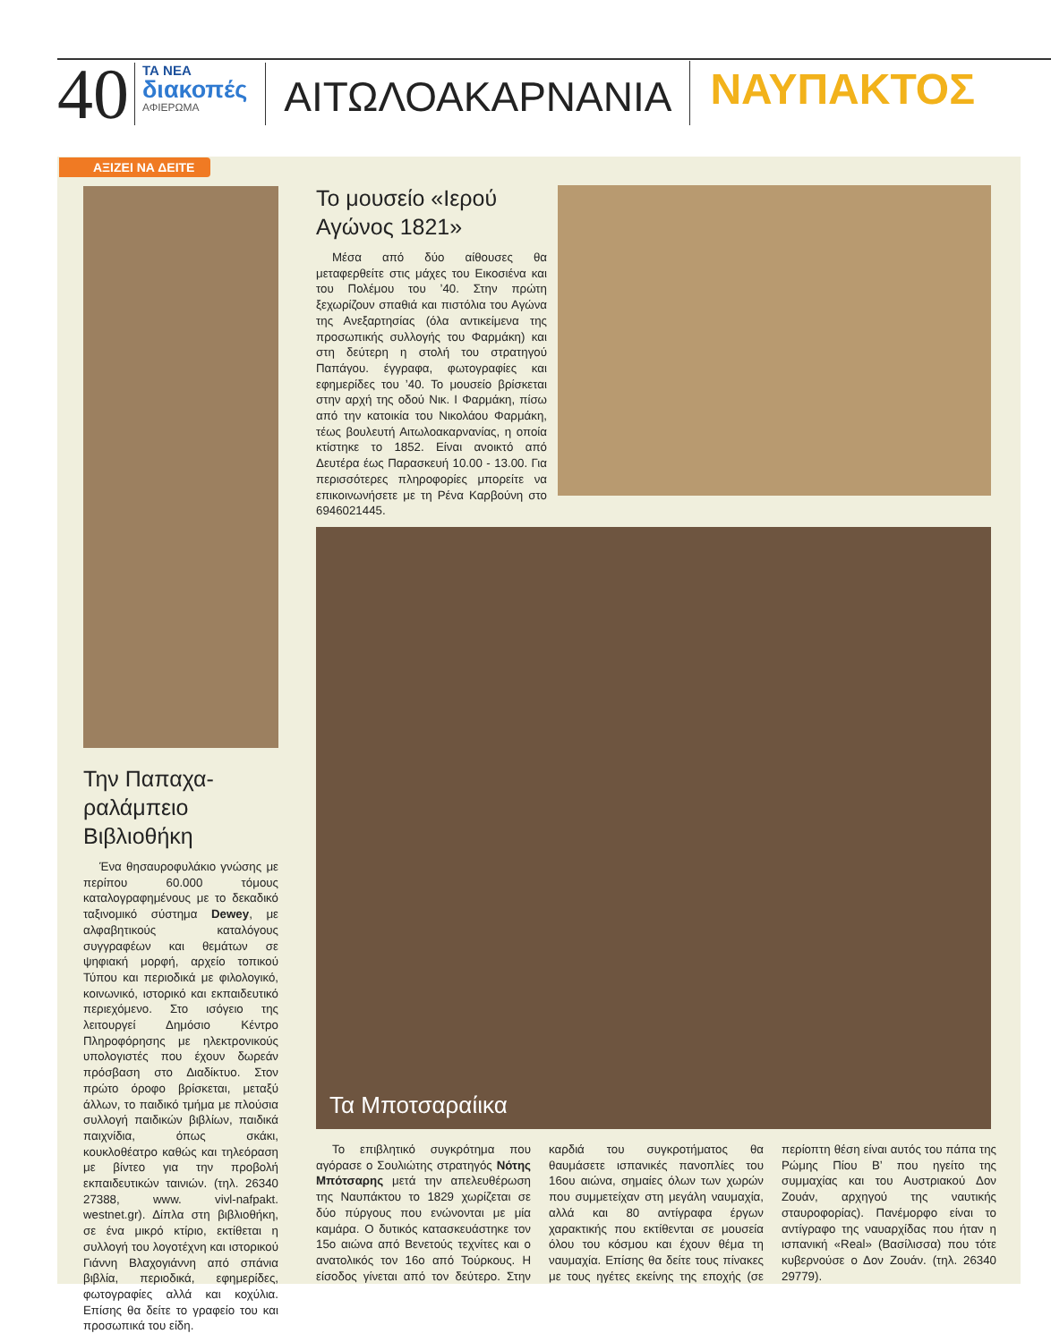40
ΤΑ ΝΕΑ
διακοπές
ΑΦΙΕΡΩΜΑ
ΑΙΤΩΛΟΑΚΑΡΝΑΝΙΑ
ΝΑΥΠΑΚΤΟΣ
ΑΞΙΖΕΙ ΝΑ ΔΕΙΤΕ
Την Παπαχα-
ραλάμπειο
Βιβλιοθήκη
Ένα θησαυροφυλάκιο γνώσης με περίπου 60.000 τόμους καταλογραφημένους με το δεκαδικό ταξινομικό σύστημα Dewey, με αλφαβητικούς καταλόγους συγγραφέων και θεμάτων σε ψηφιακή μορφή, αρχείο τοπικού Τύπου και περιοδικά με φιλολογικό, κοινωνικό, ιστορικό και εκπαιδευτικό περιεχόμενο. Στο ισόγειο της λειτουργεί Δημόσιο Κέντρο Πληροφόρησης με ηλεκτρονικούς υπολογιστές που έχουν δωρεάν πρόσβαση στο Διαδίκτυο. Στον πρώτο όροφο βρίσκεται, μεταξύ άλλων, το παιδικό τμήμα με πλούσια συλλογή παιδικών βιβλίων, παιδικά παιχνίδια, όπως σκάκι, κουκλοθέατρο καθώς και τηλεόραση με βίντεο για την προβολή εκπαιδευτικών ταινιών. (τηλ. 26340 27388, www. vivl-nafpakt. westnet.gr). Δίπλα στη βιβλιοθήκη, σε ένα μικρό κτίριο, εκτίθεται η συλλογή του λογοτέχνη και ιστορικού Γιάννη Βλαχογιάννη από σπάνια βιβλία, περιοδικά, εφημερίδες, φωτογραφίες αλλά και κοχύλια. Επίσης θα δείτε το γραφείο του και προσωπικά του είδη.
Το μουσείο «Ιερού Αγώνος 1821»
Μέσα από δύο αίθουσες θα μεταφερθείτε στις μάχες του Εικοσιένα και του Πολέμου του ’40. Στην πρώτη ξεχωρίζουν σπαθιά και πιστόλια του Αγώνα της Ανεξαρτησίας (όλα αντικείμενα της προσωπικής συλλογής του Φαρμάκη) και στη δεύτερη η στολή του στρατηγού Παπάγου. έγγραφα, φωτογραφίες και εφημερίδες του ’40. Το μουσείο βρίσκεται στην αρχή της οδού Νικ. Ι Φαρμάκη, πίσω από την κατοικία του Νικολάου Φαρμάκη, τέως βουλευτή Αιτωλοακαρνανίας, η οποία κτίστηκε το 1852. Είναι ανοικτό από Δευτέρα έως Παρασκευή 10.00 - 13.00. Για περισσότερες πληροφορίες μπορείτε να επικοινωνήσετε με τη Ρένα Καρβούνη στο 6946021445.
Τα Μποτσαραίικα
Το επιβλητικό συγκρότημα που αγόρασε ο Σουλιώτης στρατηγός Νότης Μπότσαρης μετά την απελευθέρωση της Ναυπάκτου το 1829 χωρίζεται σε δύο πύργους που ενώνονται με μία καμάρα. Ο δυτικός κατασκευάστηκε τον 15ο αιώνα από Βενετούς τεχνίτες και ο ανατολικός τον 16ο από Τούρκους. Η είσοδος γίνεται από τον δεύτερο. Στην καρδιά του συγκροτήματος θα θαυμάσετε ισπανικές πανοπλίες του 16ου αιώνα, σημαίες όλων των χωρών που συμμετείχαν στη μεγάλη ναυμαχία, αλλά και 80 αντίγραφα έργων χαρακτικής που εκτίθενται σε μουσεία όλου του κόσμου και έχουν θέμα τη ναυμαχία. Επίσης θα δείτε τους πίνακες με τους ηγέτες εκείνης της εποχής (σε περίοπτη θέση είναι αυτός του πάπα της Ρώμης Πίου Β’ που ηγείτο της συμμαχίας και του Αυστριακού Δον Ζουάν, αρχηγού της ναυτικής σταυροφορίας). Πανέμορφο είναι το αντίγραφο της ναυαρχίδας που ήταν η ισπανική «Real» (Βασίλισσα) που τότε κυβερνούσε ο Δον Ζουάν. (τηλ. 26340 29779).